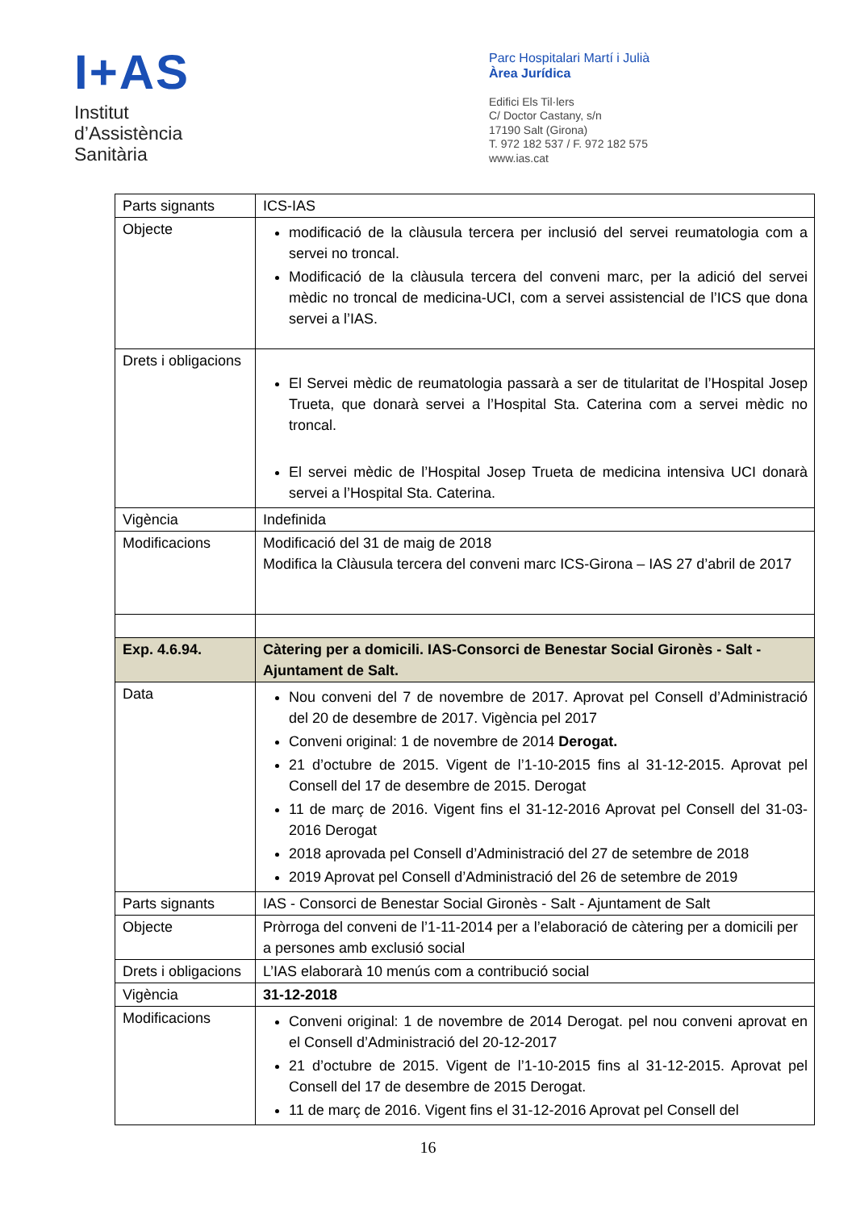I+AS
Institut
d’Assistència
Sanitària
Parc Hospitalari Martí i Julià
Àrea Jurídica
Edifici Els Til·lers
C/ Doctor Castany, s/n
17190 Salt (Girona)
T. 972 182 537 / F. 972 182 575
www.ias.cat
| Parts signants | ICS-IAS |
| Objecte | modificació de la clàusula tercera per inclusió del servei reumatologia com a servei no troncal. Modificació de la clàusula tercera del conveni marc, per la adició del servei mèdic no troncal de medicina-UCI, com a servei assistencial de l’ICS que dona servei a l’IAS. |
| Drets i obligacions | El Servei mèdic de reumatologia passarà a ser de titularitat de l’Hospital Josep Trueta, que donarà servei a l’Hospital Sta. Caterina com a servei mèdic no troncal. El servei mèdic de l’Hospital Josep Trueta de medicina intensiva UCI donarà servei a l’Hospital Sta. Caterina. |
| Vigència | Indefinida |
| Modificacions | Modificació del 31 de maig de 2018 Modifica la Clàusula tercera del conveni marc ICS-Girona – IAS 27 d’abril de 2017 |
| Exp. 4.6.94. | Càtering per a domicili. IAS-Consorci de Benestar Social Gironès - Salt - Ajuntament de Salt. |
| Data | Nou conveni del 7 de novembre de 2017. Aprovat pel Consell d’Administració del 20 de desembre de 2017. Vigència pel 2017 Conveni original: 1 de novembre de 2014 Derogat. 21 d’octubre de 2015. Vigent de l’1-10-2015 fins al 31-12-2015. Aprovat pel Consell del 17 de desembre de 2015. Derogat 11 de març de 2016. Vigent fins el 31-12-2016 Aprovat pel Consell del 31-03-2016 Derogat 2018 aprovada pel Consell d’Administració del 27 de setembre de 2018 2019 Aprovat pel Consell d’Administració del 26 de setembre de 2019 |
| Parts signants | IAS - Consorci de Benestar Social Gironès - Salt - Ajuntament de Salt |
| Objecte | Pròrroga del conveni de l’1-11-2014 per a l’elaboració de càtering per a domicili per a persones amb exclusió social |
| Drets i obligacions | L’IAS elaborarà 10 menús com a contribució social |
| Vigència | 31-12-2018 |
| Modificacions | Conveni original: 1 de novembre de 2014 Derogat. pel nou conveni aprovat en el Consell d’Administració del 20-12-2017 21 d’octubre de 2015. Vigent de l’1-10-2015 fins al 31-12-2015. Aprovat pel Consell del 17 de desembre de 2015 Derogat. 11 de març de 2016. Vigent fins el 31-12-2016 Aprovat pel Consell del |
16